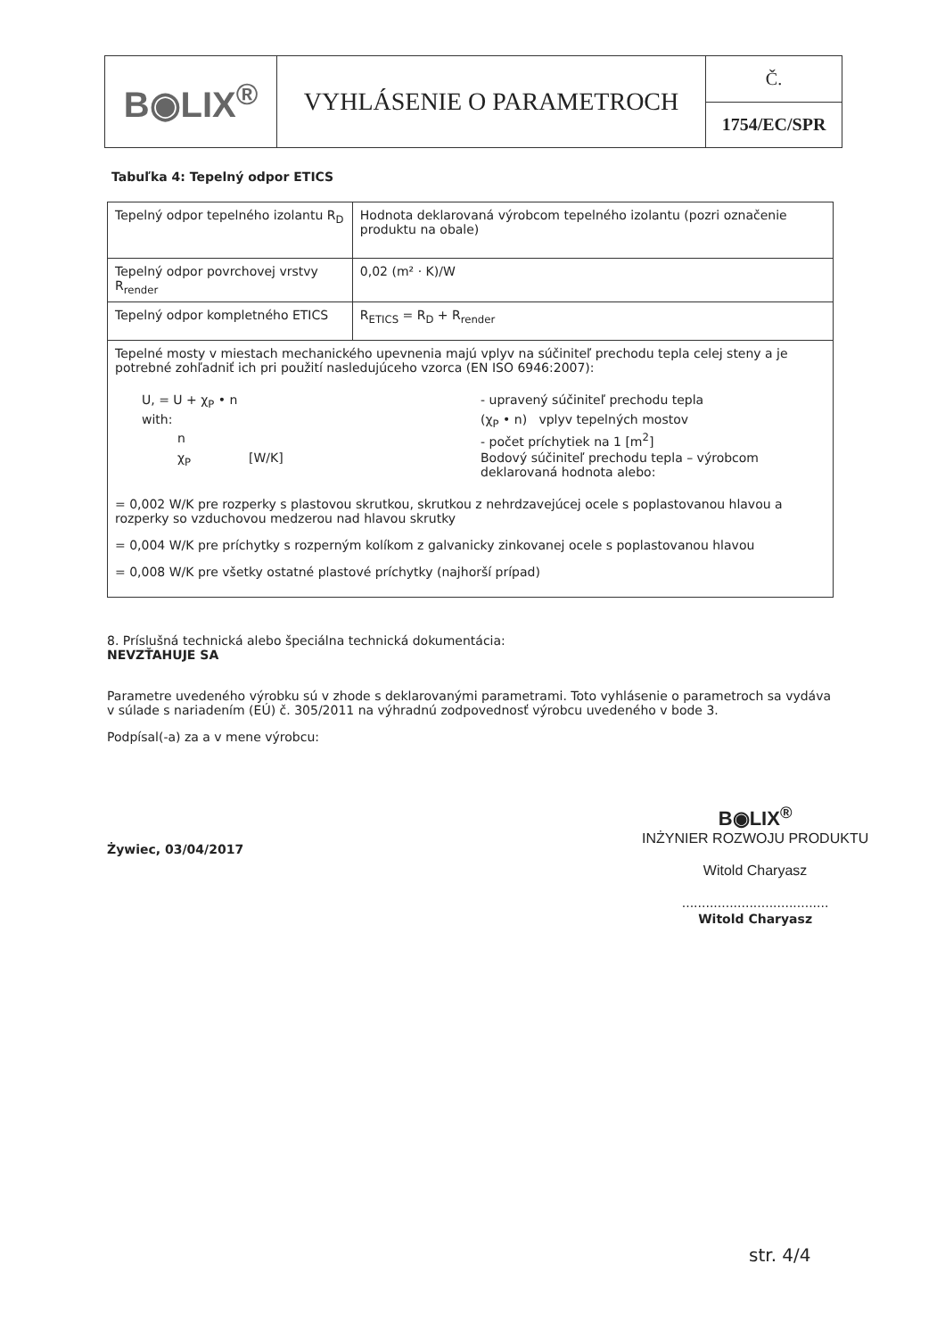| B◉LIX<sup>®</sup> | VYHLÁSENIE O PARAMETROCH | Č. |
| | | 1754/EC/SPR |
Tabuľka 4: Tepelný odpor ETICS
| Tepelný odpor tepelného izolantu R<sub>D</sub> | Hodnota deklarovaná výrobcom tepelného izolantu (pozri označenie produktu na obale) |
| Tepelný odpor povrchovej vrstvy R<sub>render</sub> | 0,02 (m² · K)/W |
| Tepelný odpor kompletného ETICS | R<sub>ETICS</sub> = R<sub>D</sub> + R<sub>render</sub> |
| Tepelné mosty v miestach mechanického upevnenia majú vplyv na súčiniteľ prechodu tepla celej steny a je potrebné zohľadniť ich pri použití nasledujúceho vzorca (EN ISO 6946:2007): U, = U + χ<sub>P</sub> • n - upravený súčiniteľ prechodu tepla with: (χ<sub>P</sub> • n) vplyv tepelných mostov n - počet príchytiek na 1 [m<sup>2</sup>] χ<sub>P</sub> [W/K] Bodový súčiniteľ prechodu tepla – výrobcom deklarovaná hodnota alebo: = 0,002 W/K pre rozperky s plastovou skrutkou, skrutkou z nehrdzavejúcej ocele s poplastovanou hlavou a rozperky so vzduchovou medzerou nad hlavou skrutky = 0,004 W/K pre príchytky s rozperným kolíkom z galvanicky zinkovanej ocele s poplastovanou hlavou = 0,008 W/K pre všetky ostatné plastové príchytky (najhorší prípad) | |
8. Príslušná technická alebo špeciálna technická dokumentácia:
NEVZŤAHUJE SA
Parametre uvedeného výrobku sú v zhode s deklarovanými parametrami. Toto vyhlásenie o parametroch sa vydáva v súlade s nariadením (EÚ) č. 305/2011 na výhradnú zodpovednosť výrobcu uvedeného v bode 3.
Podpísal(-a) za a v mene výrobcu:
Żywiec, 03/04/2017
B◉LIX<sup>®</sup>
INŻYNIER ROZWOJU PRODUKTU
Witold Charyasz
.....................................
Witold Charyasz
str. 4/4